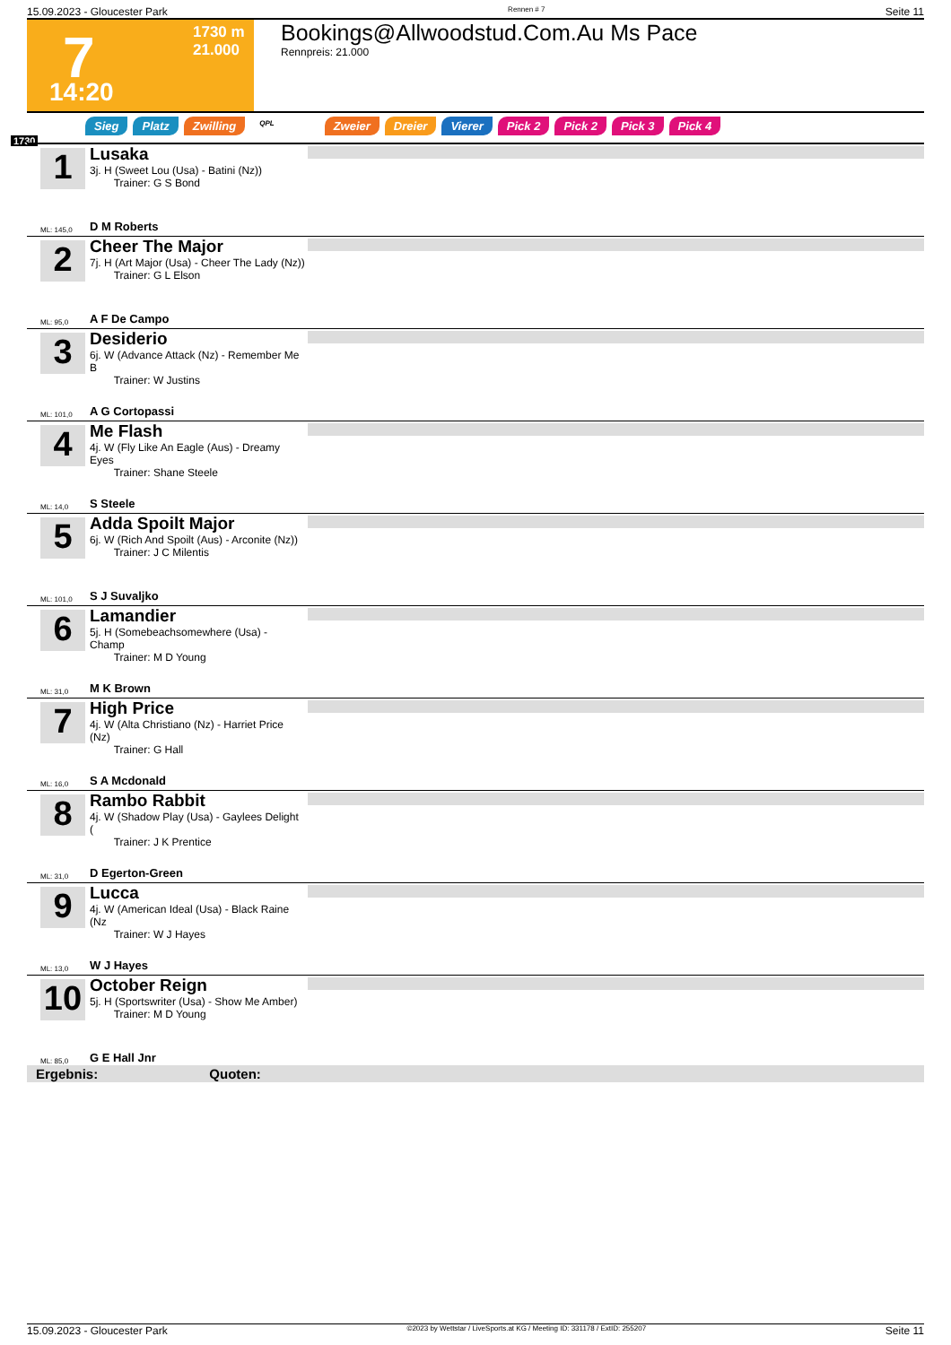15.09.2023 - Gloucester Park Rennen # 7 Seite 11
7 1730 m
21.000
14:20
Bookings@Allwoodstud.Com.Au Ms Pace
Rennpreis: 21.000
Sieg Platz Zwilling QPL Zweier Dreier Vierer Pick 2 Pick 2 Pick 3 Pick 4
1730
1
Lusaka
3j. H (Sweet Lou (Usa) - Batini (Nz))
Trainer: G S Bond
ML: 145,0 D M Roberts
2
Cheer The Major
7j. H (Art Major (Usa) - Cheer The Lady (Nz))
Trainer: G L Elson
ML: 95,0 A F De Campo
3
Desiderio
6j. W (Advance Attack (Nz) - Remember Me B
Trainer: W Justins
ML: 101,0 A G Cortopassi
4
Me Flash
4j. W (Fly Like An Eagle (Aus) - Dreamy Eyes
Trainer: Shane Steele
ML: 14,0 S Steele
5
Adda Spoilt Major
6j. W (Rich And Spoilt (Aus) - Arconite (Nz))
Trainer: J C Milentis
ML: 101,0 S J Suvaljko
6
Lamandier
5j. H (Somebeachsomewhere (Usa) - Champ
Trainer: M D Young
ML: 31,0 M K Brown
7
High Price
4j. W (Alta Christiano (Nz) - Harriet Price (Nz)
Trainer: G Hall
ML: 16,0 S A Mcdonald
8
Rambo Rabbit
4j. W (Shadow Play (Usa) - Gaylees Delight (
Trainer: J K Prentice
ML: 31,0 D Egerton-Green
9
Lucca
4j. W (American Ideal (Usa) - Black Raine (Nz
Trainer: W J Hayes
ML: 13,0 W J Hayes
10
October Reign
5j. H (Sportswriter (Usa) - Show Me Amber)
Trainer: M D Young
ML: 85,0 G E Hall Jnr
Ergebnis: Quoten:
15.09.2023 - Gloucester Park ©2023 by Wettstar / LiveSports.at KG / Meeting ID: 331178 / ExtID: 255207 Seite 11